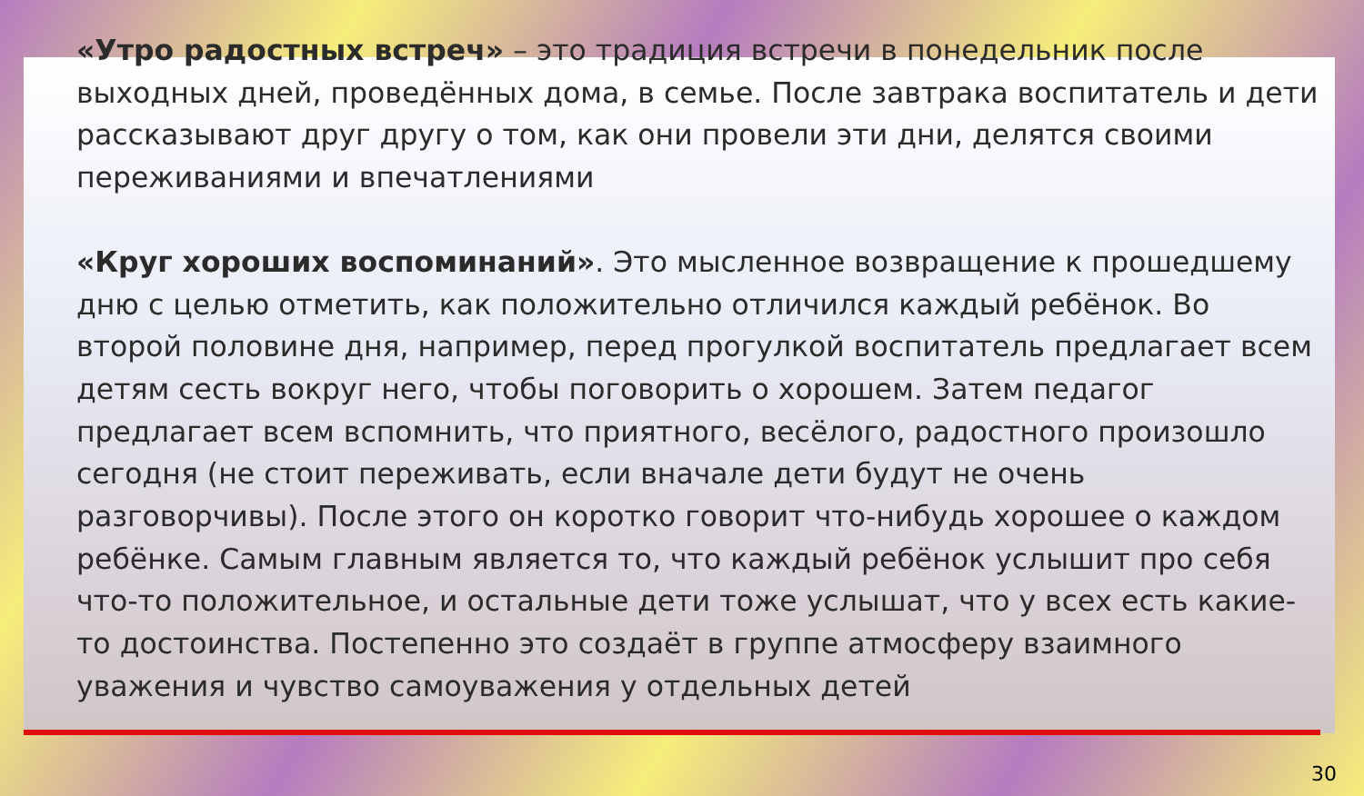«Утро радостных встреч» – это традиция встречи в понедельник после выходных дней, проведённых дома, в семье. После завтрака воспитатель и дети рассказывают друг другу о том, как они провели эти дни, делятся своими переживаниями и впечатлениями
«Круг хороших воспоминаний». Это мысленное возвращение к прошедшему дню с целью отметить, как положительно отличился каждый ребёнок. Во второй половине дня, например, перед прогулкой воспитатель предлагает всем детям сесть вокруг него, чтобы поговорить о хорошем. Затем педагог предлагает всем вспомнить, что приятного, весёлого, радостного произошло сегодня (не стоит переживать, если вначале дети будут не очень разговорчивы). После этого он коротко говорит что-нибудь хорошее о каждом ребёнке. Самым главным является то, что каждый ребёнок услышит про себя что-то положительное, и остальные дети тоже услышат, что у всех есть какие-то достоинства. Постепенно это создаёт в группе атмосферу взаимного уважения и чувство самоуважения у отдельных детей
30